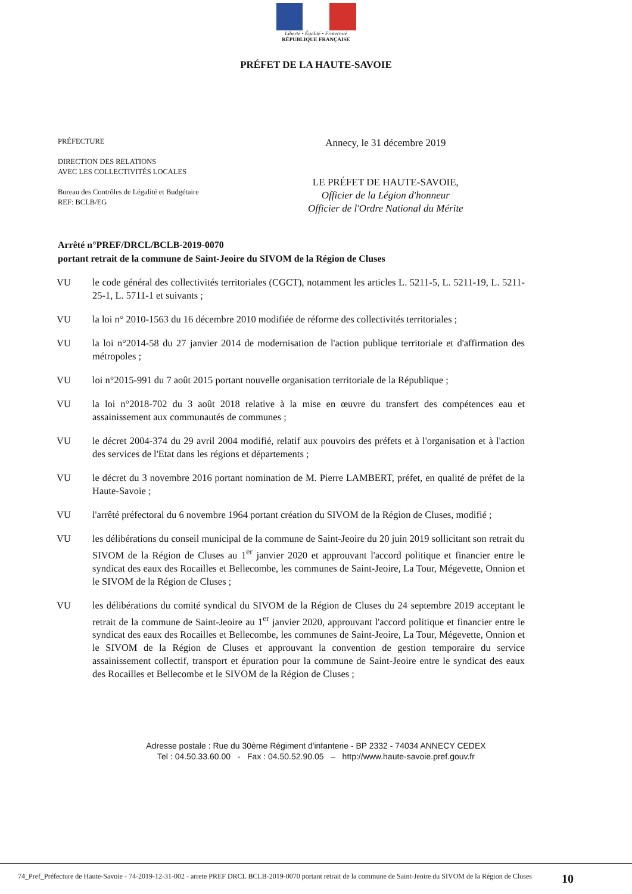Liberté • Égalité • Fraternité
RÉPUBLIQUE FRANÇAISE
PRÉFET DE LA HAUTE-SAVOIE
PRÉFECTURE
DIRECTION DES RELATIONS
AVEC LES COLLECTIVITÉS LOCALES
Bureau des Contrôles de Légalité et Budgétaire
REF: BCLB/EG
Annecy, le 31 décembre 2019
LE PRÉFET DE HAUTE-SAVOIE,
Officier de la Légion d'honneur
Officier de l'Ordre National du Mérite
Arrêté n°PREF/DRCL/BCLB-2019-0070
portant retrait de la commune de Saint-Jeoire du SIVOM de la Région de Cluses
VU le code général des collectivités territoriales (CGCT), notamment les articles L. 5211-5, L. 5211-19, L. 5211-25-1, L. 5711-1 et suivants ;
VU la loi n° 2010-1563 du 16 décembre 2010 modifiée de réforme des collectivités territoriales ;
VU la loi n°2014-58 du 27 janvier 2014 de modernisation de l'action publique territoriale et d'affirmation des métropoles ;
VU loi n°2015-991 du 7 août 2015 portant nouvelle organisation territoriale de la République ;
VU la loi n°2018-702 du 3 août 2018 relative à la mise en œuvre du transfert des compétences eau et assainissement aux communautés de communes ;
VU le décret 2004-374 du 29 avril 2004 modifié, relatif aux pouvoirs des préfets et à l'organisation et à l'action des services de l'Etat dans les régions et départements ;
VU le décret du 3 novembre 2016 portant nomination de M. Pierre LAMBERT, préfet, en qualité de préfet de la Haute-Savoie ;
VU l'arrêté préfectoral du 6 novembre 1964 portant création du SIVOM de la Région de Cluses, modifié ;
VU les délibérations du conseil municipal de la commune de Saint-Jeoire du 20 juin 2019 sollicitant son retrait du SIVOM de la Région de Cluses au 1<sup>er</sup> janvier 2020 et approuvant l'accord politique et financier entre le syndicat des eaux des Rocailles et Bellecombe, les communes de Saint-Jeoire, La Tour, Mégevette, Onnion et le SIVOM de la Région de Cluses ;
VU les délibérations du comité syndical du SIVOM de la Région de Cluses du 24 septembre 2019 acceptant le retrait de la commune de Saint-Jeoire au 1<sup>er</sup> janvier 2020, approuvant l'accord politique et financier entre le syndicat des eaux des Rocailles et Bellecombe, les communes de Saint-Jeoire, La Tour, Mégevette, Onnion et le SIVOM de la Région de Cluses et approuvant la convention de gestion temporaire du service assainissement collectif, transport et épuration pour la commune de Saint-Jeoire entre le syndicat des eaux des Rocailles et Bellecombe et le SIVOM de la Région de Cluses ;
Adresse postale : Rue du 30ème Régiment d'infanterie - BP 2332 - 74034 ANNECY CEDEX
Tel : 04.50.33.60.00 - Fax : 04.50.52.90.05 – http://www.haute-savoie.pref.gouv.fr
74_Pref_Préfecture de Haute-Savoie - 74-2019-12-31-002 - arrete PREF DRCL BCLB-2019-0070 portant retrait de la commune de Saint-Jeoire du SIVOM de la Région de Cluses
10